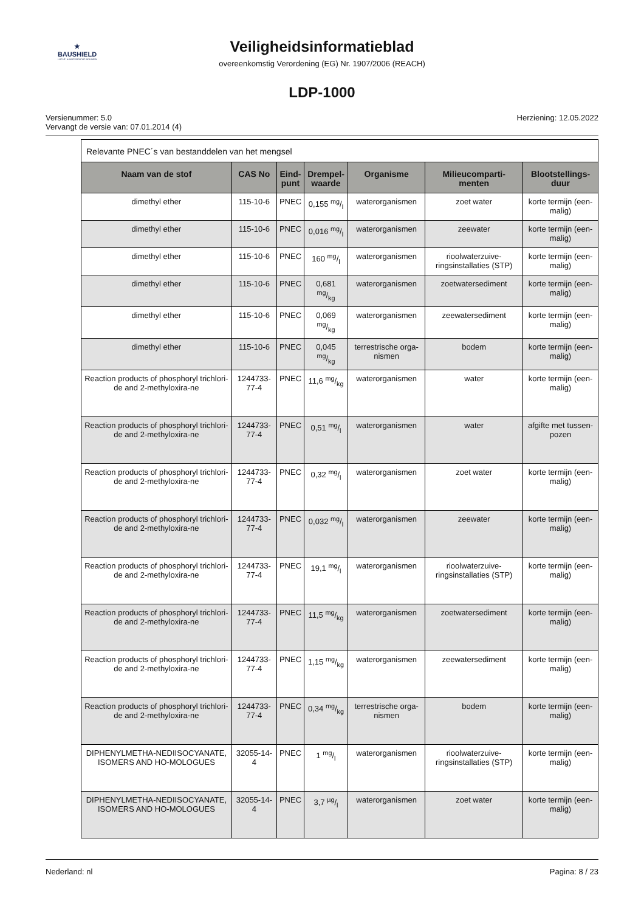★
BAUSHIELD
LUCHT- & WATERDICHT BOUWEN
Veiligheidsinformatieblad
overeenkomstig Verordening (EG) Nr. 1907/2006 (REACH)
LDP-1000
Versienummer: 5.0
Vervangt de versie van: 07.01.2014 (4)
Herziening: 12.05.2022
| Relevante PNEC´s van bestanddelen van het mengsel | | | | | | |
| Naam van de stof | CAS No | Eind- punt | Drempel- waarde | Organisme | Milieucomparti- menten | Blootstellings- duur |
| dimethyl ether | 115-10-6 | PNEC | 0,155 mg/l | waterorganismen | zoet water | korte termijn (een-malig) |
| dimethyl ether | 115-10-6 | PNEC | 0,016 mg/l | waterorganismen | zeewater | korte termijn (een-malig) |
| dimethyl ether | 115-10-6 | PNEC | 160 mg/l | waterorganismen | rioolwaterzuive-ringsinstallaties (STP) | korte termijn (een-malig) |
| dimethyl ether | 115-10-6 | PNEC | 0,681 mg/kg | waterorganismen | zoetwatersediment | korte termijn (een-malig) |
| dimethyl ether | 115-10-6 | PNEC | 0,069 mg/kg | waterorganismen | zeewatersediment | korte termijn (een-malig) |
| dimethyl ether | 115-10-6 | PNEC | 0,045 mg/kg | terrestrische orga-nismen | bodem | korte termijn (een-malig) |
| Reaction products of phosphoryl trichlori-de and 2-methyloxira-ne | 1244733-77-4 | PNEC | 11,6 mg/kg | waterorganismen | water | korte termijn (een-malig) |
| Reaction products of phosphoryl trichlori-de and 2-methyloxira-ne | 1244733-77-4 | PNEC | 0,51 mg/l | waterorganismen | water | afgifte met tussen-pozen |
| Reaction products of phosphoryl trichlori-de and 2-methyloxira-ne | 1244733-77-4 | PNEC | 0,32 mg/l | waterorganismen | zoet water | korte termijn (een-malig) |
| Reaction products of phosphoryl trichlori-de and 2-methyloxira-ne | 1244733-77-4 | PNEC | 0,032 mg/l | waterorganismen | zeewater | korte termijn (een-malig) |
| Reaction products of phosphoryl trichlori-de and 2-methyloxira-ne | 1244733-77-4 | PNEC | 19,1 mg/l | waterorganismen | rioolwaterzuive-ringsinstallaties (STP) | korte termijn (een-malig) |
| Reaction products of phosphoryl trichlori-de and 2-methyloxira-ne | 1244733-77-4 | PNEC | 11,5 mg/kg | waterorganismen | zoetwatersediment | korte termijn (een-malig) |
| Reaction products of phosphoryl trichlori-de and 2-methyloxira-ne | 1244733-77-4 | PNEC | 1,15 mg/kg | waterorganismen | zeewatersediment | korte termijn (een-malig) |
| Reaction products of phosphoryl trichlori-de and 2-methyloxira-ne | 1244733-77-4 | PNEC | 0,34 mg/kg | terrestrische orga-nismen | bodem | korte termijn (een-malig) |
| DIPHENYLMETHA-NEDIISOCYANATE, ISOMERS AND HO-MOLOGUES | 32055-14-4 | PNEC | 1 mg/l | waterorganismen | rioolwaterzuive-ringsinstallaties (STP) | korte termijn (een-malig) |
| DIPHENYLMETHA-NEDIISOCYANATE, ISOMERS AND HO-MOLOGUES | 32055-14-4 | PNEC | 3,7 µg/l | waterorganismen | zoet water | korte termijn (een-malig) |
Nederland: nl Pagina: 8 / 23